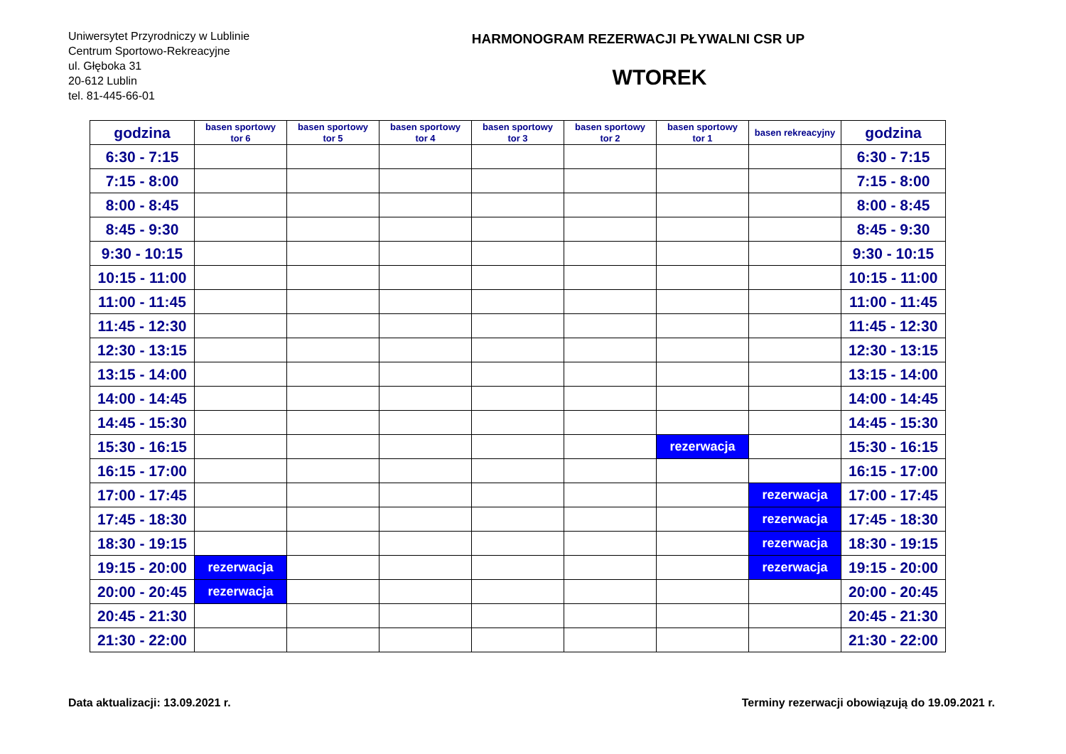Uniwersytet Przyrodniczy w Lublinie
Centrum Sportowo-Rekreacyjne
ul. Głęboka 31
20-612 Lublin
tel. 81-445-66-01
HARMONOGRAM REZERWACJI PŁYWALNI CSR UP
WTOREK
| godzina | basen sportowy tor 6 | basen sportowy tor 5 | basen sportowy tor 4 | basen sportowy tor 3 | basen sportowy tor 2 | basen sportowy tor 1 | basen rekreacyjny | godzina |
| --- | --- | --- | --- | --- | --- | --- | --- | --- |
| 6:30 - 7:15 | | | | | | | | 6:30 - 7:15 |
| 7:15 - 8:00 | | | | | | | | 7:15 - 8:00 |
| 8:00 - 8:45 | | | | | | | | 8:00 - 8:45 |
| 8:45 - 9:30 | | | | | | | | 8:45 - 9:30 |
| 9:30 - 10:15 | | | | | | | | 9:30 - 10:15 |
| 10:15 - 11:00 | | | | | | | | 10:15 - 11:00 |
| 11:00 - 11:45 | | | | | | | | 11:00 - 11:45 |
| 11:45 - 12:30 | | | | | | | | 11:45 - 12:30 |
| 12:30 - 13:15 | | | | | | | | 12:30 - 13:15 |
| 13:15 - 14:00 | | | | | | | | 13:15 - 14:00 |
| 14:00 - 14:45 | | | | | | | | 14:00 - 14:45 |
| 14:45 - 15:30 | | | | | | | | 14:45 - 15:30 |
| 15:30 - 16:15 | | | | | | rezerwacja | | 15:30 - 16:15 |
| 16:15 - 17:00 | | | | | | | | 16:15 - 17:00 |
| 17:00 - 17:45 | | | | | | | rezerwacja | 17:00 - 17:45 |
| 17:45 - 18:30 | | | | | | | rezerwacja | 17:45 - 18:30 |
| 18:30 - 19:15 | | | | | | | rezerwacja | 18:30 - 19:15 |
| 19:15 - 20:00 | rezerwacja | | | | | | rezerwacja | 19:15 - 20:00 |
| 20:00 - 20:45 | rezerwacja | | | | | | | 20:00 - 20:45 |
| 20:45 - 21:30 | | | | | | | | 20:45 - 21:30 |
| 21:30 - 22:00 | | | | | | | | 21:30 - 22:00 |
Data aktualizacji: 13.09.2021 r. Terminy rezerwacji obowiązują do 19.09.2021 r.